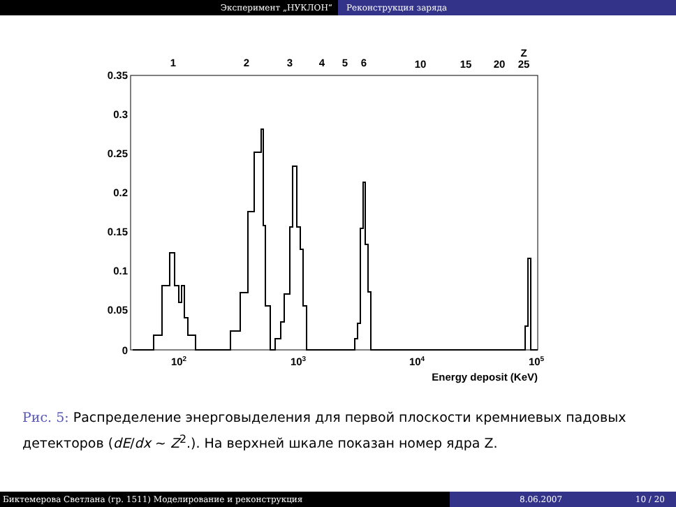Эксперимент „НУКЛОН“ Реконструкция заряда
0.35
0.3
0.25
0.2
0.15
0.1
0.05
0
1
2
3
4
5
6
10
15
20
25
Z
102
103
104
105
Energy deposit (KeV)
Рис. 5: Распределение энерговыделения для первой плоскости кремниевых падовых детекторов (dE/dx ∼ Z<sup>2</sup>.). На верхней шкале показан номер ядра Z.
Биктемерова Светлана (гр. 1511) Моделирование и реконструкция 8.06.2007 10 / 20